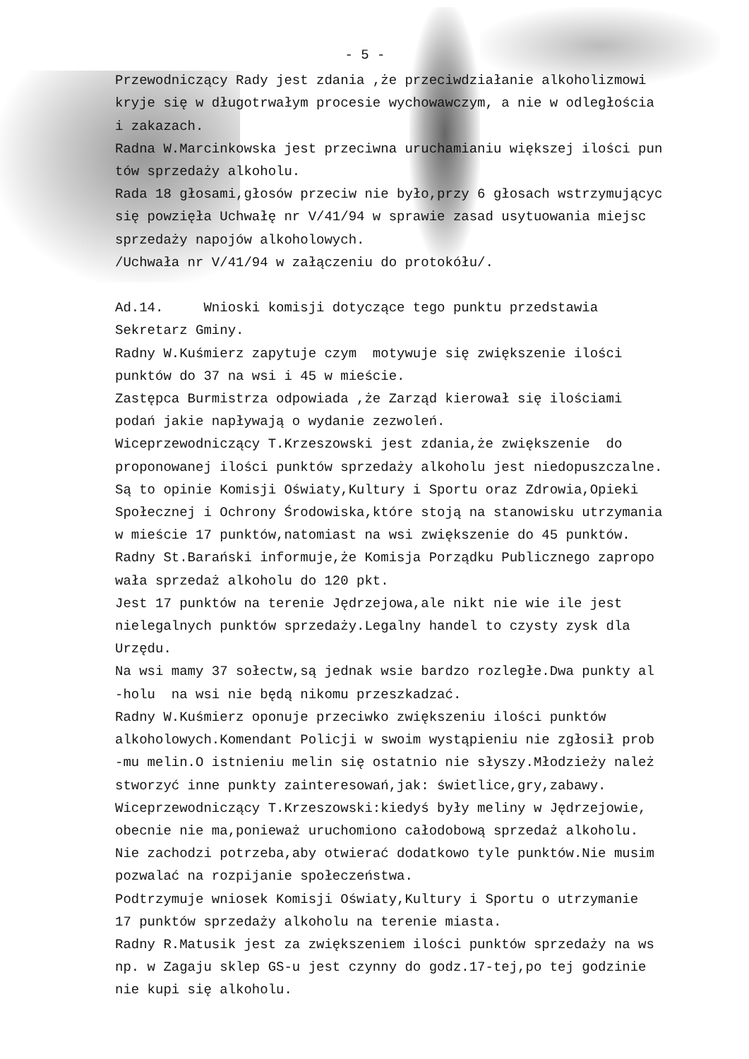- 5 -
Przewodniczący Rady jest zdania ,że przeciwdziałanie alkoholizmowi kryje się w długotrwałym procesie wychowawczym, a nie w odległościa i zakazach. Radna W.Marcinkowska jest przeciwna uruchamianiu większej ilości pun tów sprzedaży alkoholu. Rada 18 głosami,głosów przeciw nie było,przy 6 głosach wstrzymującyc się powzięła Uchwałę nr V/41/94 w sprawie zasad usytuowania miejsc sprzedaży napojów alkoholowych. /Uchwała nr V/41/94 w załączeniu do protokółu/. Ad.14. Wnioski komisji dotyczące tego punktu przedstawia Sekretarz Gminy. Radny W.Kuśmierz zapytuje czym motywuje się zwiększenie ilości punktów do 37 na wsi i 45 w mieście. Zastępca Burmistrza odpowiada ,że Zarząd kierował się ilościami podań jakie napływają o wydanie zezwoleń. Wiceprzewodniczący T.Krzeszowski jest zdania,że zwiększenie do proponowanej ilości punktów sprzedaży alkoholu jest niedopuszczalne. Są to opinie Komisji Oświaty,Kultury i Sportu oraz Zdrowia,Opieki Społecznej i Ochrony Środowiska,które stoją na stanowisku utrzymania w mieście 17 punktów,natomiast na wsi zwiększenie do 45 punktów. Radny St.Barański informuje,że Komisja Porządku Publicznego zapropo wała sprzedaż alkoholu do 120 pkt. Jest 17 punktów na terenie Jędrzejowa,ale nikt nie wie ile jest nielegalnych punktów sprzedaży.Legalny handel to czysty zysk dla Urzędu. Na wsi mamy 37 sołectw,są jednak wsie bardzo rozległe.Dwa punkty al -holu na wsi nie będą nikomu przeszkadzać. Radny W.Kuśmierz oponuje przeciwko zwiększeniu ilości punktów alkoholowych.Komendant Policji w swoim wystąpieniu nie zgłosił prob -mu melin.O istnieniu melin się ostatnio nie słyszy.Młodzieży należ stworzyć inne punkty zainteresowań,jak: świetlice,gry,zabawy. Wiceprzewodniczący T.Krzeszowski:kiedyś były meliny w Jędrzejowie, obecnie nie ma,ponieważ uruchomiono całodobową sprzedaż alkoholu. Nie zachodzi potrzeba,aby otwierać dodatkowo tyle punktów.Nie musim pozwalać na rozpijanie społeczeństwa. Podtrzymuje wniosek Komisji Oświaty,Kultury i Sportu o utrzymanie 17 punktów sprzedaży alkoholu na terenie miasta. Radny R.Matusik jest za zwiększeniem ilości punktów sprzedaży na ws np. w Zagaju sklep GS-u jest czynny do godz.17-tej,po tej godzinie nie kupi się alkoholu.